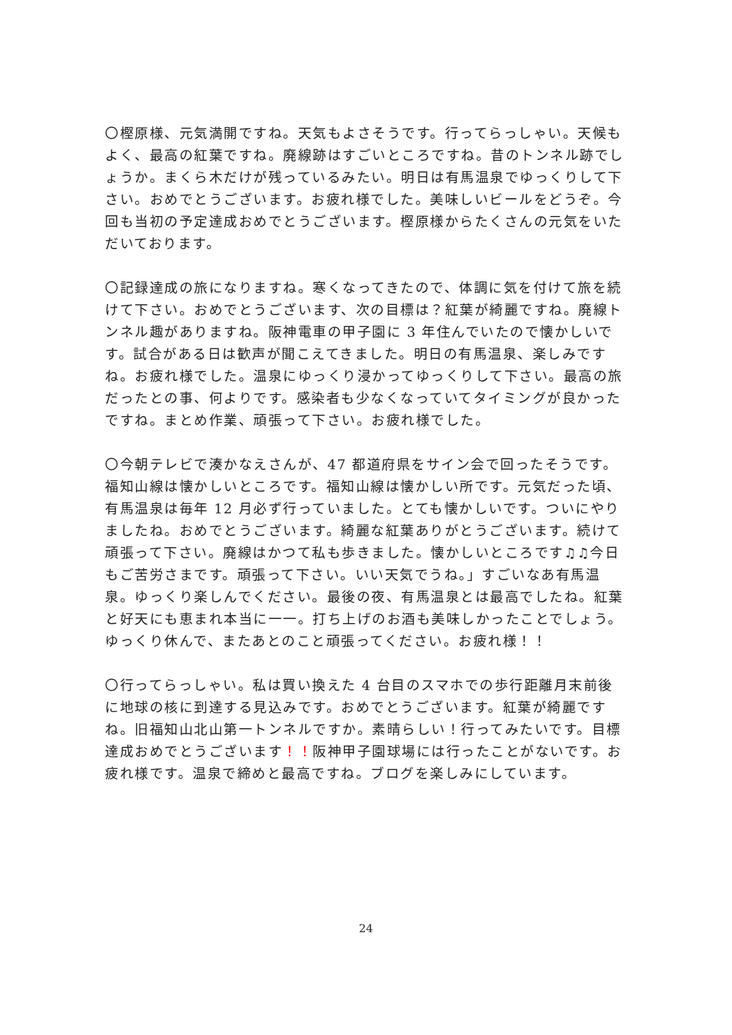〇樫原様、元気満開ですね。天気もよさそうです。行ってらっしゃい。天候もよく、最高の紅葉ですね。廃線跡はすごいところですね。昔のトンネル跡でしょうか。まくら木だけが残っているみたい。明日は有馬温泉でゆっくりして下さい。おめでとうございます。お疲れ様でした。美味しいビールをどうぞ。今回も当初の予定達成おめでとうございます。樫原様からたくさんの元気をいただいております。
〇記録達成の旅になりますね。寒くなってきたので、体調に気を付けて旅を続けて下さい。おめでとうございます、次の目標は？紅葉が綺麗ですね。廃線トンネル趣がありますね。阪神電車の甲子園に 3 年住んでいたので懐かしいです。試合がある日は歓声が聞こえてきました。明日の有馬温泉、楽しみですね。お疲れ様でした。温泉にゆっくり浸かってゆっくりして下さい。最高の旅だったとの事、何よりです。感染者も少なくなっていてタイミングが良かったですね。まとめ作業、頑張って下さい。お疲れ様でした。
〇今朝テレビで湊かなえさんが、47 都道府県をサイン会で回ったそうです。福知山線は懐かしいところです。福知山線は懐かしい所です。元気だった頃、有馬温泉は毎年 12 月必ず行っていました。とても懐かしいです。ついにやりましたね。おめでとうございます。綺麗な紅葉ありがとうございます。続けて頑張って下さい。廃線はかつて私も歩きました。懐かしいところです♫♫今日もご苦労さまです。頑張って下さい。いい天気でうね。」すごいなあ有馬温泉。ゆっくり楽しんでください。最後の夜、有馬温泉とは最高でしたね。紅葉と好天にも恵まれ本当に一一。打ち上げのお酒も美味しかったことでしょう。ゆっくり休んで、またあとのこと頑張ってください。お疲れ様！！
〇行ってらっしゃい。私は買い換えた 4 台目のスマホでの歩行距離月末前後に地球の核に到達する見込みです。おめでとうございます。紅葉が綺麗ですね。旧福知山北山第一トンネルですか。素晴らしい！行ってみたいです。目標達成おめでとうございます！！阪神甲子園球場には行ったことがないです。お疲れ様です。温泉で締めと最高ですね。ブログを楽しみにしています。
24